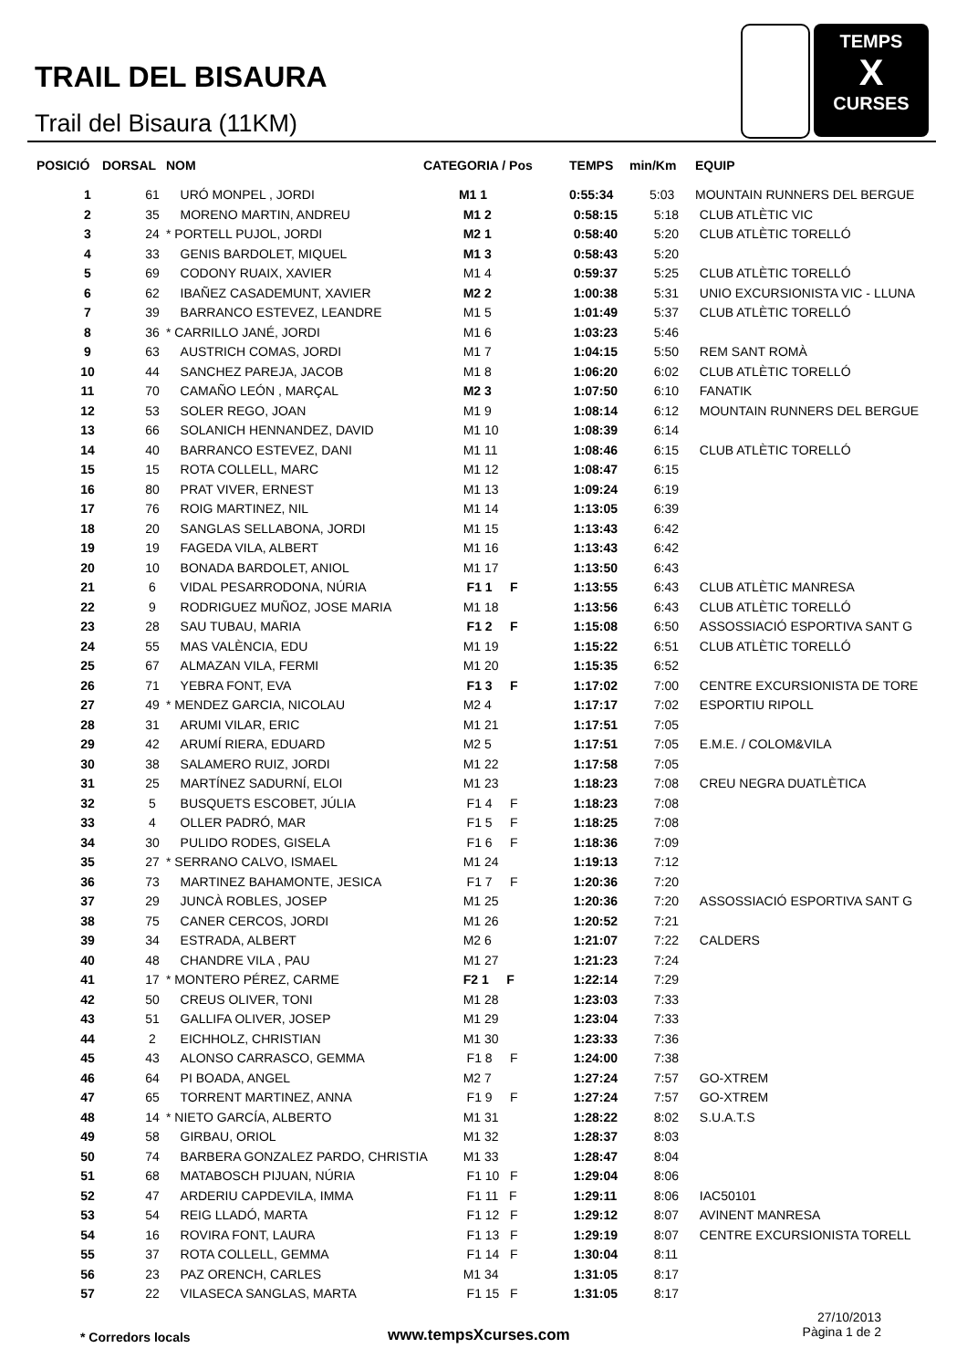TRAIL DEL BISAURA
Trail del Bisaura (11KM)
TEMPS
X
CURSES
| POSICIÓ | DORSAL | NOM | CATEGORIA / Pos | TEMPS | min/Km | EQUIP |
| --- | --- | --- | --- | --- | --- | --- |
| 1 | 61 | URÓ MONPEL , JORDI | M1 1 | 0:55:34 | 5:03 | MOUNTAIN RUNNERS DEL BERGUE |
| 2 | 35 | MORENO MARTIN, ANDREU | M1 2 | 0:58:15 | 5:18 | CLUB ATLÈTIC VIC |
| 3 | 24 | * PORTELL PUJOL, JORDI | M2 1 | 0:58:40 | 5:20 | CLUB ATLÈTIC TORELLÓ |
| 4 | 33 | GENIS BARDOLET, MIQUEL | M1 3 | 0:58:43 | 5:20 | |
| 5 | 69 | CODONY RUAIX, XAVIER | M1 4 | 0:59:37 | 5:25 | CLUB ATLÈTIC TORELLÓ |
| 6 | 62 | IBAÑEZ CASADEMUNT, XAVIER | M2 2 | 1:00:38 | 5:31 | UNIO EXCURSIONISTA VIC - LLUNA |
| 7 | 39 | BARRANCO ESTEVEZ, LEANDRE | M1 5 | 1:01:49 | 5:37 | CLUB ATLÈTIC TORELLÓ |
| 8 | 36 | * CARRILLO JANÉ, JORDI | M1 6 | 1:03:23 | 5:46 | |
| 9 | 63 | AUSTRICH COMAS, JORDI | M1 7 | 1:04:15 | 5:50 | REM SANT ROMÀ |
| 10 | 44 | SANCHEZ PAREJA, JACOB | M1 8 | 1:06:20 | 6:02 | CLUB ATLÈTIC TORELLÓ |
| 11 | 70 | CAMAÑO LEÓN , MARÇAL | M2 3 | 1:07:50 | 6:10 | FANATIK |
| 12 | 53 | SOLER REGO, JOAN | M1 9 | 1:08:14 | 6:12 | MOUNTAIN RUNNERS DEL BERGUE |
| 13 | 66 | SOLANICH HENNANDEZ, DAVID | M1 10 | 1:08:39 | 6:14 | |
| 14 | 40 | BARRANCO ESTEVEZ, DANI | M1 11 | 1:08:46 | 6:15 | CLUB ATLÈTIC TORELLÓ |
| 15 | 15 | ROTA COLLELL, MARC | M1 12 | 1:08:47 | 6:15 | |
| 16 | 80 | PRAT VIVER, ERNEST | M1 13 | 1:09:24 | 6:19 | |
| 17 | 76 | ROIG MARTINEZ, NIL | M1 14 | 1:13:05 | 6:39 | |
| 18 | 20 | SANGLAS SELLABONA, JORDI | M1 15 | 1:13:43 | 6:42 | |
| 19 | 19 | FAGEDA VILA, ALBERT | M1 16 | 1:13:43 | 6:42 | |
| 20 | 10 | BONADA BARDOLET, ANIOL | M1 17 | 1:13:50 | 6:43 | |
| 21 | 6 | VIDAL PESARRODONA, NÚRIA | F1 1 F | 1:13:55 | 6:43 | CLUB ATLÈTIC MANRESA |
| 22 | 9 | RODRIGUEZ MUÑOZ, JOSE MARIA | M1 18 | 1:13:56 | 6:43 | CLUB ATLÈTIC TORELLÓ |
| 23 | 28 | SAU TUBAU, MARIA | F1 2 F | 1:15:08 | 6:50 | ASSOSSIACIÓ ESPORTIVA SANT G |
| 24 | 55 | MAS VALÈNCIA, EDU | M1 19 | 1:15:22 | 6:51 | CLUB ATLÈTIC TORELLÓ |
| 25 | 67 | ALMAZAN VILA, FERMI | M1 20 | 1:15:35 | 6:52 | |
| 26 | 71 | YEBRA FONT, EVA | F1 3 F | 1:17:02 | 7:00 | CENTRE EXCURSIONISTA DE TORE |
| 27 | 49 | * MENDEZ GARCIA, NICOLAU | M2 4 | 1:17:17 | 7:02 | ESPORTIU RIPOLL |
| 28 | 31 | ARUMI VILAR, ERIC | M1 21 | 1:17:51 | 7:05 | |
| 29 | 42 | ARUMÍ RIERA, EDUARD | M2 5 | 1:17:51 | 7:05 | E.M.E. / COLOM&VILA |
| 30 | 38 | SALAMERO RUIZ, JORDI | M1 22 | 1:17:58 | 7:05 | |
| 31 | 25 | MARTÍNEZ SADURNÍ, ELOI | M1 23 | 1:18:23 | 7:08 | CREU NEGRA DUATLÈTICA |
| 32 | 5 | BUSQUETS ESCOBET, JÚLIA | F1 4 F | 1:18:23 | 7:08 | |
| 33 | 4 | OLLER PADRÓ, MAR | F1 5 F | 1:18:25 | 7:08 | |
| 34 | 30 | PULIDO RODES, GISELA | F1 6 F | 1:18:36 | 7:09 | |
| 35 | 27 | * SERRANO CALVO, ISMAEL | M1 24 | 1:19:13 | 7:12 | |
| 36 | 73 | MARTINEZ BAHAMONTE, JESICA | F1 7 F | 1:20:36 | 7:20 | |
| 37 | 29 | JUNCÀ ROBLES, JOSEP | M1 25 | 1:20:36 | 7:20 | ASSOSSIACIÓ ESPORTIVA SANT G |
| 38 | 75 | CANER CERCOS, JORDI | M1 26 | 1:20:52 | 7:21 | |
| 39 | 34 | ESTRADA, ALBERT | M2 6 | 1:21:07 | 7:22 | CALDERS |
| 40 | 48 | CHANDRE VILA , PAU | M1 27 | 1:21:23 | 7:24 | |
| 41 | 17 | * MONTERO PÉREZ, CARME | F2 1 F | 1:22:14 | 7:29 | |
| 42 | 50 | CREUS OLIVER, TONI | M1 28 | 1:23:03 | 7:33 | |
| 43 | 51 | GALLIFA OLIVER, JOSEP | M1 29 | 1:23:04 | 7:33 | |
| 44 | 2 | EICHHOLZ, CHRISTIAN | M1 30 | 1:23:33 | 7:36 | |
| 45 | 43 | ALONSO CARRASCO, GEMMA | F1 8 F | 1:24:00 | 7:38 | |
| 46 | 64 | PI BOADA, ANGEL | M2 7 | 1:27:24 | 7:57 | GO-XTREM |
| 47 | 65 | TORRENT MARTINEZ, ANNA | F1 9 F | 1:27:24 | 7:57 | GO-XTREM |
| 48 | 14 | * NIETO GARCÍA, ALBERTO | M1 31 | 1:28:22 | 8:02 | S.U.A.T.S |
| 49 | 58 | GIRBAU, ORIOL | M1 32 | 1:28:37 | 8:03 | |
| 50 | 74 | BARBERA GONZALEZ PARDO, CHRISTIA | M1 33 | 1:28:47 | 8:04 | |
| 51 | 68 | MATABOSCH PIJUAN, NÚRIA | F1 10 F | 1:29:04 | 8:06 | |
| 52 | 47 | ARDERIU CAPDEVILA, IMMA | F1 11 F | 1:29:11 | 8:06 | IAC50101 |
| 53 | 54 | REIG LLADÓ, MARTA | F1 12 F | 1:29:12 | 8:07 | AVINENT MANRESA |
| 54 | 16 | ROVIRA FONT, LAURA | F1 13 F | 1:29:19 | 8:07 | CENTRE EXCURSIONISTA TORELL |
| 55 | 37 | ROTA COLLELL, GEMMA | F1 14 F | 1:30:04 | 8:11 | |
| 56 | 23 | PAZ ORENCH, CARLES | M1 34 | 1:31:05 | 8:17 | |
| 57 | 22 | VILASECA SANGLAS, MARTA | F1 15 F | 1:31:05 | 8:17 | |
* Corredors locals www.tempsXcurses.com
27/10/2013
Pàgina 1 de 2